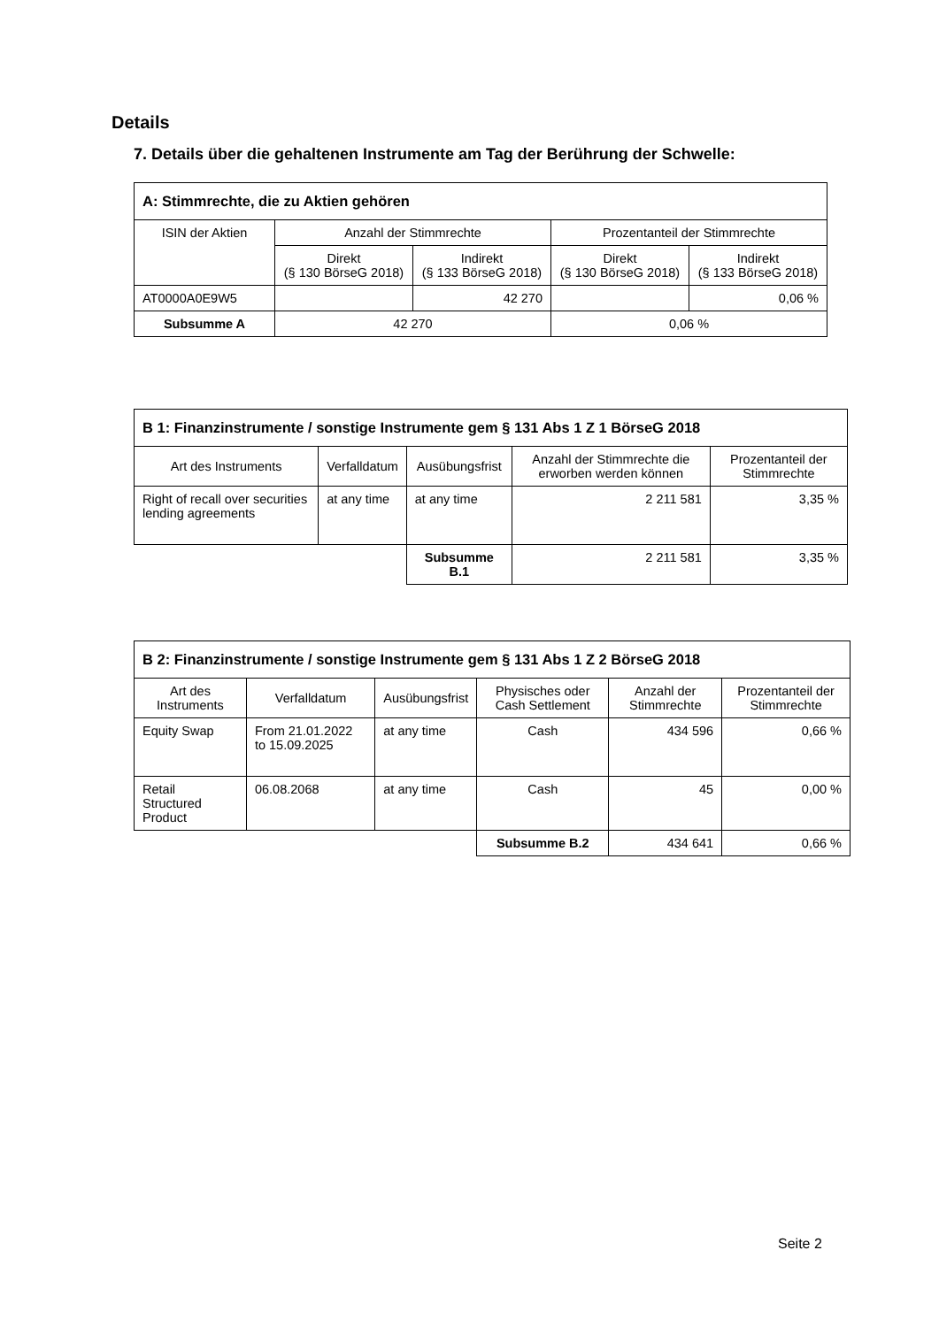Details
7. Details über die gehaltenen Instrumente am Tag der Berührung der Schwelle:
| A: Stimmrechte, die zu Aktien gehören | | | | |
| --- | --- | --- | --- | --- |
| ISIN der Aktien | Anzahl der Stimmrechte | | Prozentanteil der Stimmrechte | |
| | Direkt (§ 130 BörseG 2018) | Indirekt (§ 133 BörseG 2018) | Direkt (§ 130 BörseG 2018) | Indirekt (§ 133 BörseG 2018) |
| AT0000A0E9W5 | | 42 270 | | 0,06 % |
| Subsumme A | 42 270 | | 0,06 % | |
| B 1: Finanzinstrumente / sonstige Instrumente gem § 131 Abs 1 Z 1 BörseG 2018 | | | | |
| --- | --- | --- | --- | --- |
| Art des Instruments | Verfalldatum | Ausübungsfrist | Anzahl der Stimmrechte die erworben werden können | Prozentanteil der Stimmrechte |
| Right of recall over securities lending agreements | at any time | at any time | 2 211 581 | 3,35 % |
| | | Subsumme B.1 | 2 211 581 | 3,35 % |
| B 2: Finanzinstrumente / sonstige Instrumente gem § 131 Abs 1 Z 2 BörseG 2018 | | | | | |
| --- | --- | --- | --- | --- | --- |
| Art des Instruments | Verfalldatum | Ausübungsfrist | Physisches oder Cash Settlement | Anzahl der Stimmrechte | Prozentanteil der Stimmrechte |
| Equity Swap | From 21.01.2022 to 15.09.2025 | at any time | Cash | 434 596 | 0,66 % |
| Retail Structured Product | 06.08.2068 | at any time | Cash | 45 | 0,00 % |
| | | | Subsumme B.2 | 434 641 | 0,66 % |
Seite 2